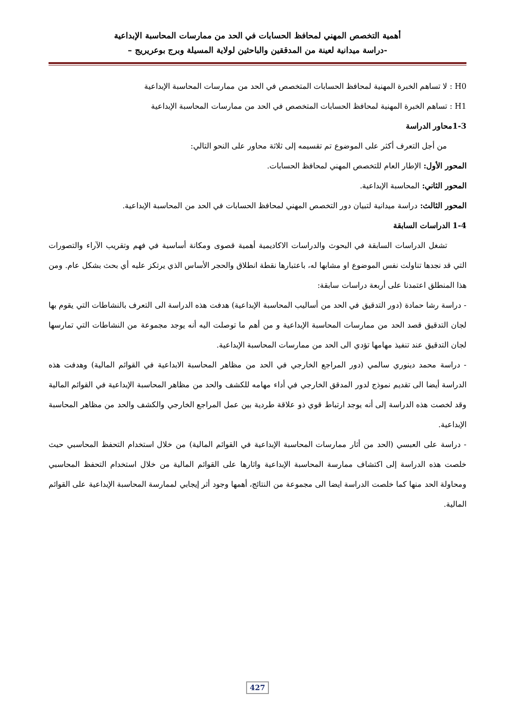أهمية التخصص المهني لمحافظ الحسابات في الحد من ممارسات المحاسبة الإبداعية
-دراسة ميدانية لعينة من المدققين والباحثين لولاية المسيلة وبرج بوعريريج –
H0 : لا تساهم الخبرة المهنية لمحافظ الحسابات المتخصص في الحد من ممارسات المحاسبة الإبداعية
H1 : تساهم الخبرة المهنية لمحافظ الحسابات المتخصص في الحد من ممارسات المحاسبة الإبداعية
1-3محاور الدراسة
من أجل التعرف أكثر على الموضوع تم تقسيمه إلى ثلاثة محاور على النحو التالي:
المحور الأول: الإطار العام للتخصص المهني لمحافظ الحسابات.
المحور الثاني: المحاسبة الإبداعية.
المحور الثالث: دراسة ميدانية لتبيان دور التخصص المهني لمحافظ الحسابات في الحد من المحاسبة الإبداعية.
1-4 الدراسات السابقة
تشغل الدراسات السابقة في البحوث والدراسات الاكاديمية أهمية قصوى ومكانة أساسية في فهم وتقريب الآراء والتصورات التي قد نجدها تناولت نفس الموضوع او مشابها له، باعتبارها نقطة انطلاق والحجر الأساس الذي يرتكز عليه أي بحث بشكل عام. ومن هذا المنطلق اعتمدنا على أربعة دراسات سابقة:
- دراسة رشا حمادة (دور التدقيق في الحد من أساليب المحاسبة الإبداعية) هدفت هذه الدراسة الى التعرف بالنشاطات التي يقوم بها لجان التدقيق قصد الحد من ممارسات المحاسبة الإبداعية و من أهم ما توصلت اليه أنه يوجد مجموعة من النشاطات التي تمارسها لجان التدقيق عند تنفيذ مهامها تؤدي الى الحد من ممارسات المحاسبة الإبداعية.
- دراسة محمد دينوري سالمي (دور المراجع الخارجي في الحد من مظاهر المحاسبة الابداعية في القوائم المالية) وهدفت هذه الدراسة أيضا الى تقديم نموذج لدور المدقق الخارجي في أداء مهامه للكشف والحد من مظاهر المحاسبة الإبداعية في القوائم المالية وقد لخصت هذه الدراسة إلى أنه يوجد ارتباط قوي ذو علاقة طردية بين عمل المراجع الخارجي والكشف والحد من مظاهر المحاسبة الإبداعية.
- دراسة على العبسي (الحد من أثار ممارسات المحاسبة الإبداعية في القوائم المالية) من خلال استخدام التحفظ المحاسبي حيث خلصت هذه الدراسة إلى اكتشاف ممارسة المحاسبة الإبداعية واثارها على القوائم المالية من خلال استخدام التحفظ المحاسبي ومحاولة الحد منها كما خلصت الدراسة ايضا الى مجموعة من النتائج، أهمها وجود أثر إيجابي لممارسة المحاسبة الإبداعية على القوائم المالية.
427